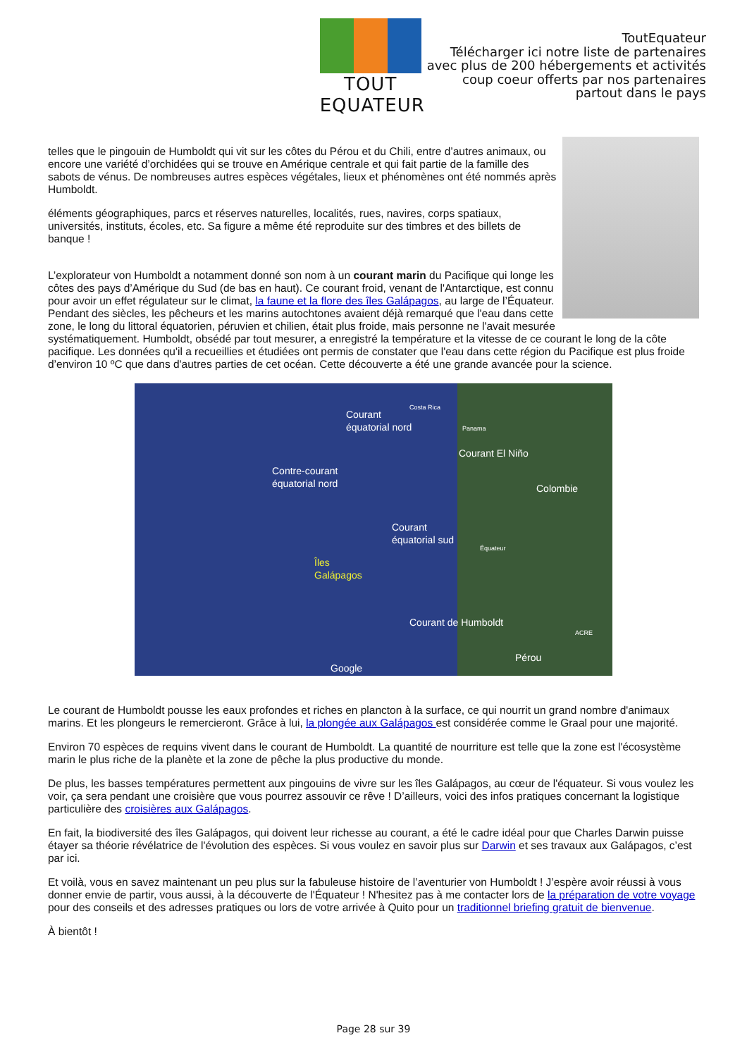TOUT EQUATEUR
ToutEquateur
Télécharger ici notre liste de partenaires
avec plus de 200 hébergements et activités
coup coeur offerts par nos partenaires
partout dans le pays
telles que le pingouin de Humboldt qui vit sur les côtes du Pérou et du Chili, entre d’autres animaux, ou encore une variété d’orchidées qui se trouve en Amérique centrale et qui fait partie de la famille des sabots de vénus. De nombreuses autres espèces végétales, lieux et phénomènes ont été nommés après Humboldt.
éléments géographiques, parcs et réserves naturelles, localités, rues, navires, corps spatiaux, universités, instituts, écoles, etc. Sa figure a même été reproduite sur des timbres et des billets de banque !
L’explorateur von Humboldt a notamment donné son nom à un courant marin du Pacifique qui longe les côtes des pays d’Amérique du Sud (de bas en haut). Ce courant froid, venant de l'Antarctique, est connu pour avoir un effet régulateur sur le climat, la faune et la flore des îles Galápagos, au large de l’Équateur. Pendant des siècles, les pêcheurs et les marins autochtones avaient déjà remarqué que l'eau dans cette zone, le long du littoral équatorien, péruvien et chilien, était plus froide, mais personne ne l'avait mesurée systématiquement. Humboldt, obsédé par tout mesurer, a enregistré la température et la vitesse de ce courant le long de la côte pacifique. Les données qu'il a recueillies et étudiées ont permis de constater que l'eau dans cette région du Pacifique est plus froide d’environ 10 ºC que dans d'autres parties de cet océan. Cette découverte a été une grande avancée pour la science.
Courant
équatorial nord
Contre-courant
équatorial nord
Courant El Niño
Colombie
Courant
équatorial sud
Îles
Galápagos
Courant de Humboldt
Pérou
Google
Costa Rica
Panama
Équateur
ACRE
Le courant de Humboldt pousse les eaux profondes et riches en plancton à la surface, ce qui nourrit un grand nombre d'animaux marins. Et les plongeurs le remercieront. Grâce à lui, la plongée aux Galápagos est considérée comme le Graal pour une majorité.
Environ 70 espèces de requins vivent dans le courant de Humboldt. La quantité de nourriture est telle que la zone est l'écosystème marin le plus riche de la planète et la zone de pêche la plus productive du monde.
De plus, les basses températures permettent aux pingouins de vivre sur les îles Galápagos, au cœur de l'équateur. Si vous voulez les voir, ça sera pendant une croisière que vous pourrez assouvir ce rêve ! D’ailleurs, voici des infos pratiques concernant la logistique particulière des croisières aux Galápagos.
En fait, la biodiversité des îles Galápagos, qui doivent leur richesse au courant, a été le cadre idéal pour que Charles Darwin puisse étayer sa théorie révélatrice de l'évolution des espèces. Si vous voulez en savoir plus sur Darwin et ses travaux aux Galápagos, c’est par ici.
Et voilà, vous en savez maintenant un peu plus sur la fabuleuse histoire de l’aventurier von Humboldt ! J’espère avoir réussi à vous donner envie de partir, vous aussi, à la découverte de l'Équateur ! N'hesitez pas à me contacter lors de la préparation de votre voyage pour des conseils et des adresses pratiques ou lors de votre arrivée à Quito pour un traditionnel briefing gratuit de bienvenue.
À bientôt !
Page 28 sur 39